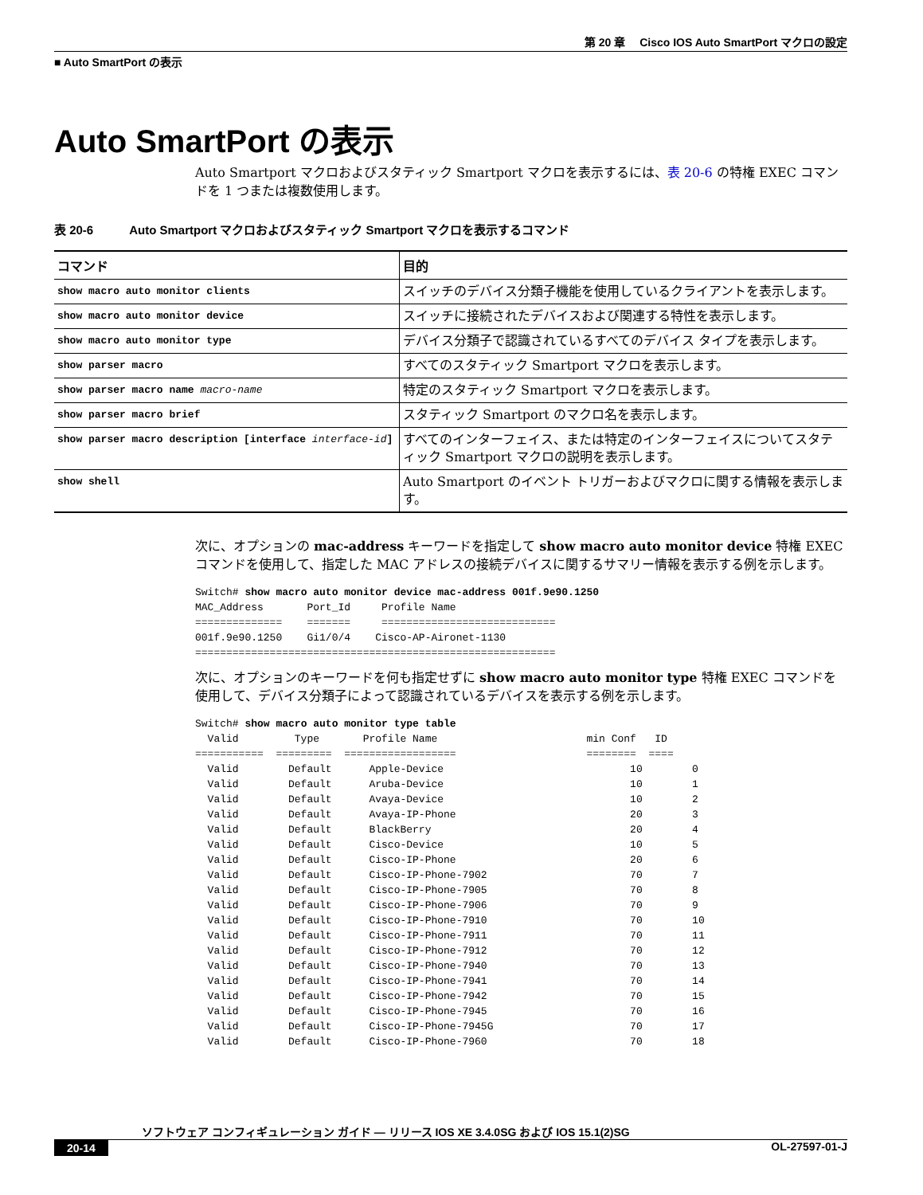第 20 章　 Cisco IOS Auto SmartPort マクロの設定
■ Auto SmartPort の表示
Auto SmartPort の表示
Auto Smartport マクロおよびスタティック Smartport マクロを表示するには、表 20-6 の特権 EXEC コマンドを 1 つまたは複数使用します。
表 20-6　　　Auto Smartport マクロおよびスタティック Smartport マクロを表示するコマンド
| コマンド | 目的 |
| --- | --- |
| show macro auto monitor clients | スイッチのデバイス分類子機能を使用しているクライアントを表示します。 |
| show macro auto monitor device | スイッチに接続されたデバイスおよび関連する特性を表示します。 |
| show macro auto monitor type | デバイス分類子で認識されているすべてのデバイス タイプを表示します。 |
| show parser macro | すべてのスタティック Smartport マクロを表示します。 |
| show parser macro name macro-name | 特定のスタティック Smartport マクロを表示します。 |
| show parser macro brief | スタティック Smartport のマクロ名を表示します。 |
| show parser macro description [interface interface-id ] | すべてのインターフェイス、または特定のインターフェイスについてスタティック Smartport マクロの説明を表示します。 |
| show shell | Auto Smartport のイベント トリガーおよびマクロに関する情報を表示します。 |
次に、オプションの mac-address キーワードを指定して show macro auto monitor device 特権 EXEC コマンドを使用して、指定した MAC アドレスの接続デバイスに関するサマリー情報を表示する例を示します。
Switch# show macro auto monitor device mac-address 001f.9e90.1250
MAC_Address       Port_Id     Profile Name
==============    =======     ============================
001f.9e90.1250    Gi1/0/4    Cisco-AP-Aironet-1130
==========================================================
次に、オプションのキーワードを何も指定せずに show macro auto monitor type 特権 EXEC コマンドを使用して、デバイス分類子によって認識されているデバイスを表示する例を示します。
Switch# show macro auto monitor type table
  Valid         Type       Profile Name                        min Conf   ID
===========  =========  ==================                     ========  ====
  Valid        Default      Apple-Device                              10        0
  Valid        Default      Aruba-Device                              10        1
  Valid        Default      Avaya-Device                              10        2
  Valid        Default      Avaya-IP-Phone                            20        3
  Valid        Default      BlackBerry                                20        4
  Valid        Default      Cisco-Device                              10        5
  Valid        Default      Cisco-IP-Phone                            20        6
  Valid        Default      Cisco-IP-Phone-7902                       70        7
  Valid        Default      Cisco-IP-Phone-7905                       70        8
  Valid        Default      Cisco-IP-Phone-7906                       70        9
  Valid        Default      Cisco-IP-Phone-7910                       70        10
  Valid        Default      Cisco-IP-Phone-7911                       70        11
  Valid        Default      Cisco-IP-Phone-7912                       70        12
  Valid        Default      Cisco-IP-Phone-7940                       70        13
  Valid        Default      Cisco-IP-Phone-7941                       70        14
  Valid        Default      Cisco-IP-Phone-7942                       70        15
  Valid        Default      Cisco-IP-Phone-7945                       70        16
  Valid        Default      Cisco-IP-Phone-7945G                      70        17
  Valid        Default      Cisco-IP-Phone-7960                       70        18
ソフトウェア コンフィギュレーション ガイド ― リリース IOS XE 3.4.0SG および IOS 15.1(2)SG
20-14 OL-27597-01-J